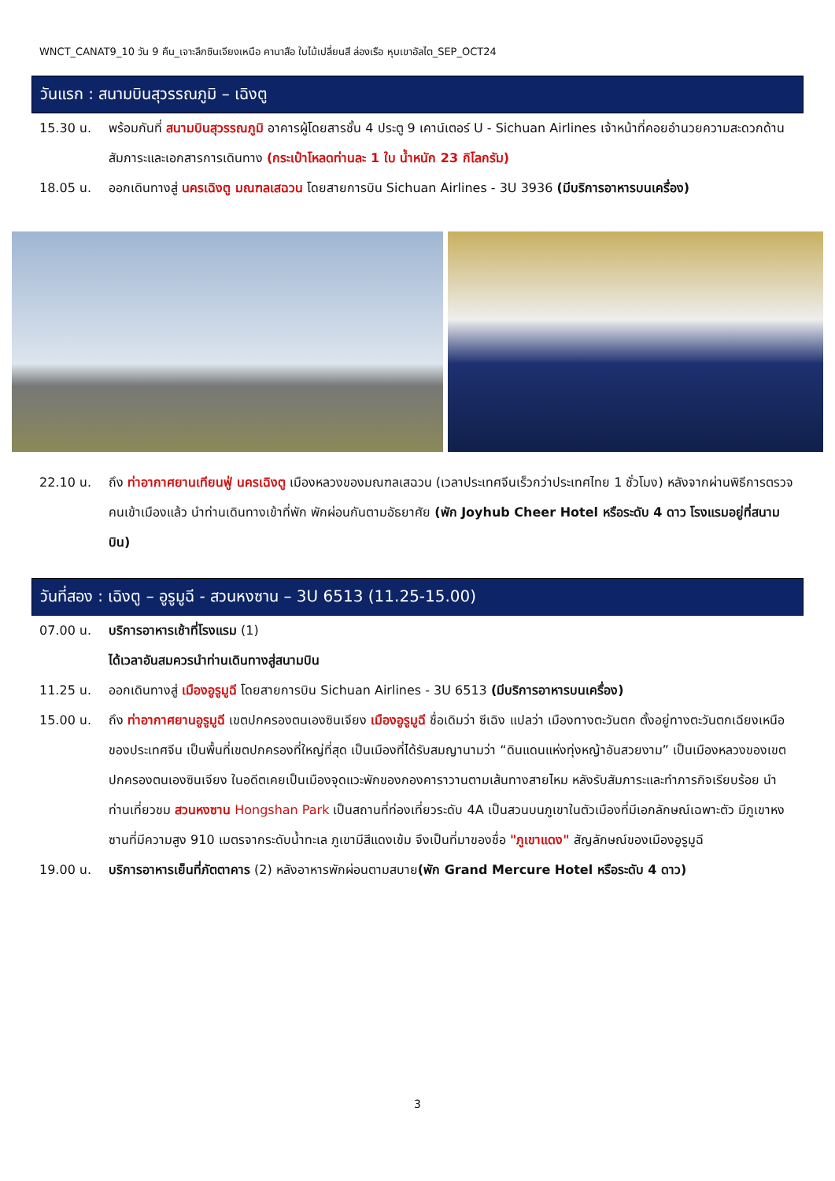WNCT_CANAT9_10 วัน 9 คืน_เจาะลึกซินเจียงเหนือ คานาสือ ใบไม้เปลี่ยนสี ล่องเรือ หุบเขาอัลไต_SEP_OCT24
วันแรก : สนามบินสุวรรณภูมิ – เฉิงตู
15.30 น. พร้อมกันที่ สนามบินสุวรรณภูมิ อาคารผู้โดยสารชั้น 4 ประตู 9 เคาน์เตอร์ U - Sichuan Airlines เจ้าหน้าที่คอยอำนวยความสะดวกด้านสัมภาระและเอกสารการเดินทาง (กระเป๋าโหลดท่านละ 1 ใบ น้ำหนัก 23 กิโลกรัม)
18.05 น. ออกเดินทางสู่ นครเฉิงตู มณฑลเสฉวน โดยสายการบิน Sichuan Airlines - 3U 3936 (มีบริการอาหารบนเครื่อง)
22.10 น. ถึง ท่าอากาศยานเทียนฟู่ นครเฉิงตู เมืองหลวงของมณฑลเสฉวน (เวลาประเทศจีนเร็วกว่าประเทศไทย 1 ชั่วโมง) หลังจากผ่านพิธีการตรวจคนเข้าเมืองแล้ว นำท่านเดินทางเข้าที่พัก พักผ่อนกันตามอัธยาศัย (พัก Joyhub Cheer Hotel หรือระดับ 4 ดาว โรงแรมอยู่ที่สนามบิน)
วันที่สอง : เฉิงตู – อูรูมูฉี - สวนหงซาน – 3U 6513 (11.25-15.00)
07.00 น. บริการอาหารเช้าที่โรงแรม (1)
ได้เวลาอันสมควรนำท่านเดินทางสู่สนามบิน
11.25 น. ออกเดินทางสู่ เมืองอูรูมูฉี โดยสายการบิน Sichuan Airlines - 3U 6513 (มีบริการอาหารบนเครื่อง)
15.00 น. ถึง ท่าอากาศยานอูรูมูฉี เขตปกครองตนเองซินเจียง เมืองอูรูมูฉี ชื่อเดิมว่า ซีเฉิง แปลว่า เมืองทางตะวันตก ตั้งอยู่ทางตะวันตกเฉียงเหนือของประเทศจีน เป็นพื้นที่เขตปกครองที่ใหญ่ที่สุด เป็นเมืองที่ได้รับสมญานามว่า “ดินแดนแห่งทุ่งหญ้าอันสวยงาม” เป็นเมืองหลวงของเขตปกครองตนเองซินเจียง ในอดีตเคยเป็นเมืองจุดแวะพักของกองคาราวานตามเส้นทางสายไหม หลังรับสัมภาระและทำภารกิจเรียบร้อย นำท่านเที่ยวชม สวนหงซาน Hongshan Park เป็นสถานที่ท่องเที่ยวระดับ 4A เป็นสวนบนภูเขาในตัวเมืองที่มีเอกลักษณ์เฉพาะตัว มีภูเขาหงซานที่มีความสูง 910 เมตรจากระดับน้ำทะเล ภูเขามีสีแดงเข้ม จึงเป็นที่มาของชื่อ "ภูเขาแดง" สัญลักษณ์ของเมืองอูรูมูฉี
19.00 น. บริการอาหารเย็นที่ภัตตาคาร (2) หลังอาหารพักผ่อนตามสบาย(พัก Grand Mercure Hotel หรือระดับ 4 ดาว)
3